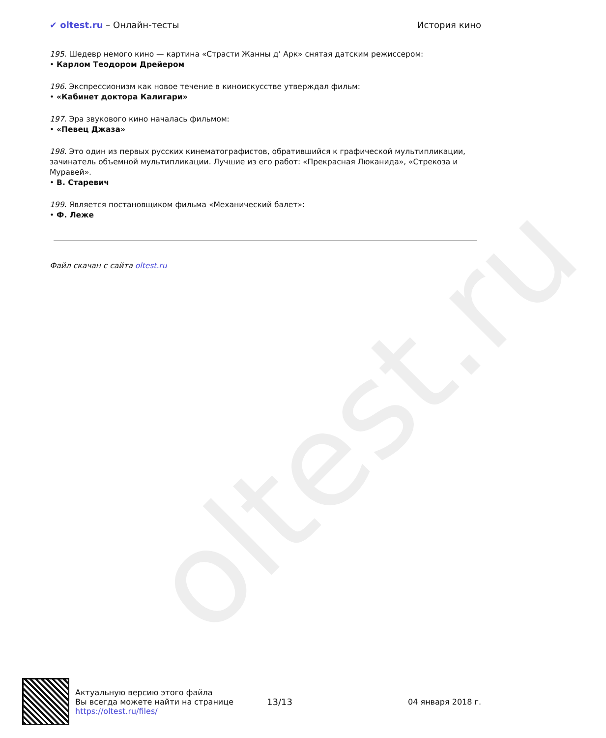oltest.ru
✔ oltest.ru – Онлайн-тесты История кино
195. Шедевр немого кино — картина «Страсти Жанны д’ Арк» снятая датским режиссером:
• Карлом Теодором Дрейером
196. Экспрессионизм как новое течение в киноискусстве утверждал фильм:
• «Кабинет доктора Калигари»
197. Эра звукового кино началась фильмом:
• «Певец Джаза»
198. Это один из первых русских кинематографистов, обратившийся к графической мультипликации, зачинатель объемной мультипликации. Лучшие из его работ: «Прекрасная Люканида», «Стрекоза и Муравей».
• В. Старевич
199. Является постановщиком фильма «Механический балет»:
• Ф. Леже
Файл скачан с сайта oltest.ru
Актуальную версию этого файла
Вы всегда можете найти на странице
https://oltest.ru/files/
13/13 04 января 2018 г.